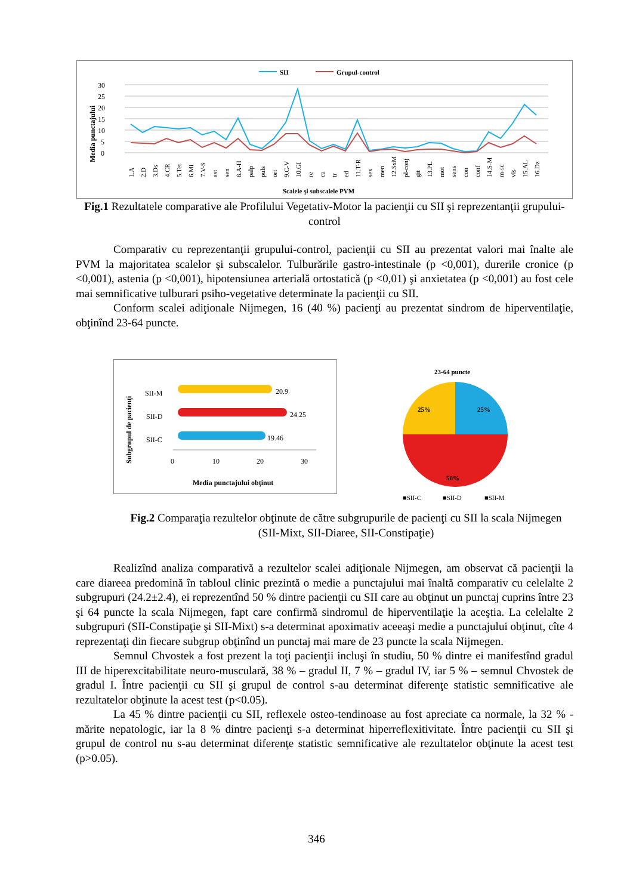SII
Grupul-control
30
25
20
15
10
5
0
Media punctajului
1.A
2.D
3.Ds
4.CR
5.Tet
6.Mi
7.V-S
ast
sen
8.A-H
palp
puls
ort
9.C-V
10.GI
re
ca
tr
ed
11.T-R
sex
men
12.SxM
pl-conj
git
13.PL
mot
sens
con
conf
14.S-M
m-sc
vis
15.AL
16.Dz
Scalele şi subscalele PVM
Fig.1 Rezultatele comparative ale Profilului Vegetativ-Motor la pacienţii cu SII şi reprezentanţii grupului-control
Comparativ cu reprezentanţii grupului-control, pacienţii cu SII au prezentat valori mai înalte ale PVM la majoritatea scalelor şi subscalelor. Tulburările gastro-intestinale (p <0,001), durerile cronice (p <0,001), astenia (p <0,001), hipotensiunea arterială ortostatică (p <0,01) şi anxietatea (p <0,001) au fost cele mai semnificative tulburari psiho-vegetative determinate la pacienţii cu SII.
Conform scalei adiţionale Nijmegen, 16 (40 %) pacienţi au prezentat sindrom de hiperventilaţie, obţinînd 23-64 puncte.
Subgrupul de pacienţi
SII-M
SII-D
SII-C
20.9
24.25
19.46
0
10
20
30
Media punctajului obţinut
23-64 puncte
25%
25%
50%
■SII-C
■SII-D
■SII-M
Fig.2 Comparaţia rezultelor obţinute de către subgrupurile de pacienţi cu SII la scala Nijmegen (SII-Mixt, SII-Diaree, SII-Constipaţie)
Realizînd analiza comparativă a rezultelor scalei adiţionale Nijmegen, am observat că pacienţii la care diareea predomină în tabloul clinic prezintă o medie a punctajului mai înaltă comparativ cu celelalte 2 subgrupuri (24.2±2.4), ei reprezentînd 50 % dintre pacienţii cu SII care au obţinut un punctaj cuprins între 23 şi 64 puncte la scala Nijmegen, fapt care confirmă sindromul de hiperventilaţie la aceştia. La celelalte 2 subgrupuri (SII-Constipaţie şi SII-Mixt) s-a determinat apoximativ aceeaşi medie a punctajului obţinut, cîte 4 reprezentaţi din fiecare subgrup obţinînd un punctaj mai mare de 23 puncte la scala Nijmegen.
Semnul Chvostek a fost prezent la toţi pacienţii incluşi în studiu, 50 % dintre ei manifestînd gradul III de hiperexcitabilitate neuro-musculară, 38 % – gradul II, 7 % – gradul IV, iar 5 % – semnul Chvostek de gradul I. Între pacienţii cu SII şi grupul de control s-au determinat diferenţe statistic semnificative ale rezultatelor obţinute la acest test (p<0.05).
La 45 % dintre pacienţii cu SII, reflexele osteo-tendinoase au fost apreciate ca normale, la 32 % - mărite nepatologic, iar la 8 % dintre pacienţi s-a determinat hiperreflexitivitate. Între pacienţii cu SII şi grupul de control nu s-au determinat diferenţe statistic semnificative ale rezultatelor obţinute la acest test (p>0.05).
346